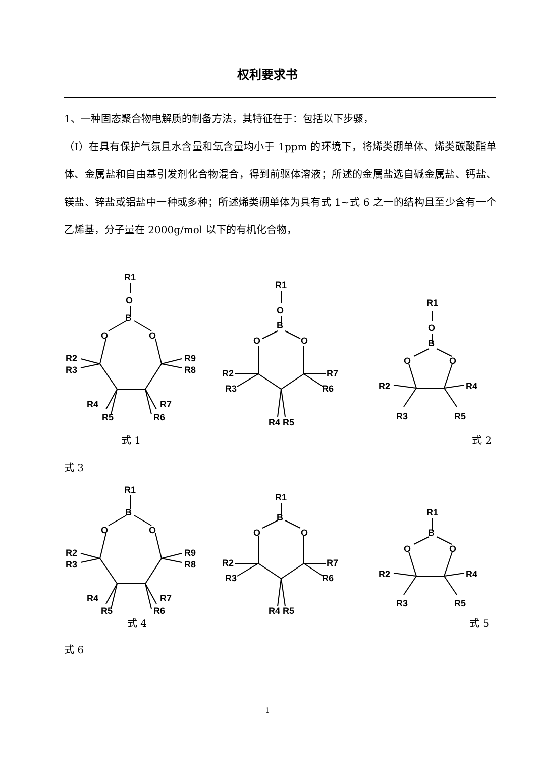权利要求书
1、一种固态聚合物电解质的制备方法，其特征在于：包括以下步骤，
（Ⅰ）在具有保护气氛且水含量和氧含量均小于 1ppm 的环境下，将烯类硼单体、烯类碳酸酯单体、金属盐和自由基引发剂化合物混合，得到前驱体溶液；所述的金属盐选自碱金属盐、钙盐、镁盐、锌盐或铝盐中一种或多种；所述烯类硼单体为具有式 1~式 6 之一的结构且至少含有一个乙烯基，分子量在 2000g/mol 以下的有机化合物，
R1
O
B
O
O
R2
R3
R9
R8
R4
R5
R7
R6
R1
O
B
O
O
R2
R3
R7
R6
R4 R5
R1
O
B
O
O
R2
R4
R3
R5
式 1 式 2
式 3
R1
B
O
O
R2
R3
R9
R8
R4
R5
R7
R6
R1
B
O
O
R2
R3
R7
R6
R4 R5
R1
B
O
O
R2
R4
R3
R5
式 4 式 5
式 6
1